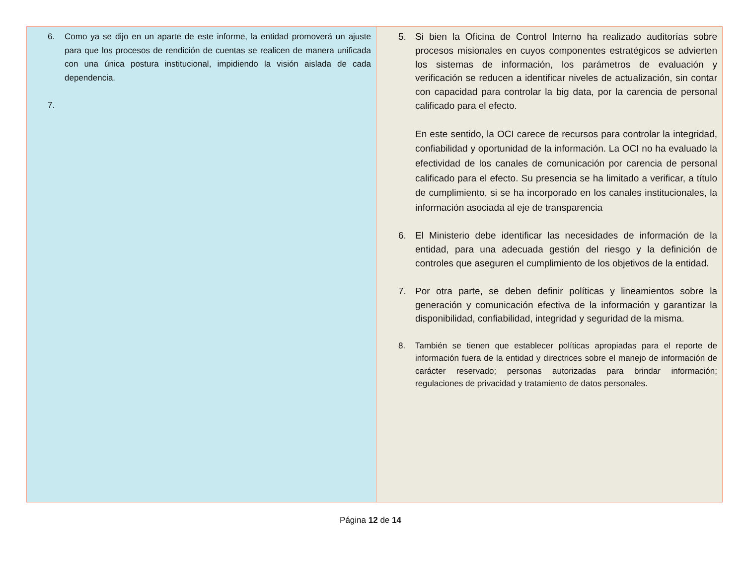| 6. Como ya se dijo en un aparte de este informe, la entidad promoverá un ajuste para que los procesos de rendición de cuentas se realicen de manera unificada con una única postura institucional, impidiendo la visión aislada de cada dependencia. 7. | 5. Si bien la Oficina de Control Interno ha realizado auditorías sobre procesos misionales en cuyos componentes estratégicos se advierten los sistemas de información, los parámetros de evaluación y verificación se reducen a identificar niveles de actualización, sin contar con capacidad para controlar la big data, por la carencia de personal calificado para el efecto. En este sentido, la OCI carece de recursos para controlar la integridad, confiabilidad y oportunidad de la información. La OCI no ha evaluado la efectividad de los canales de comunicación por carencia de personal calificado para el efecto. Su presencia se ha limitado a verificar, a título de cumplimiento, si se ha incorporado en los canales institucionales, la información asociada al eje de transparencia 6. El Ministerio debe identificar las necesidades de información de la entidad, para una adecuada gestión del riesgo y la definición de controles que aseguren el cumplimiento de los objetivos de la entidad. 7. Por otra parte, se deben definir políticas y lineamientos sobre la generación y comunicación efectiva de la información y garantizar la disponibilidad, confiabilidad, integridad y seguridad de la misma. 8. También se tienen que establecer políticas apropiadas para el reporte de información fuera de la entidad y directrices sobre el manejo de información de carácter reservado; personas autorizadas para brindar información; regulaciones de privacidad y tratamiento de datos personales. |
Página 12 de 14